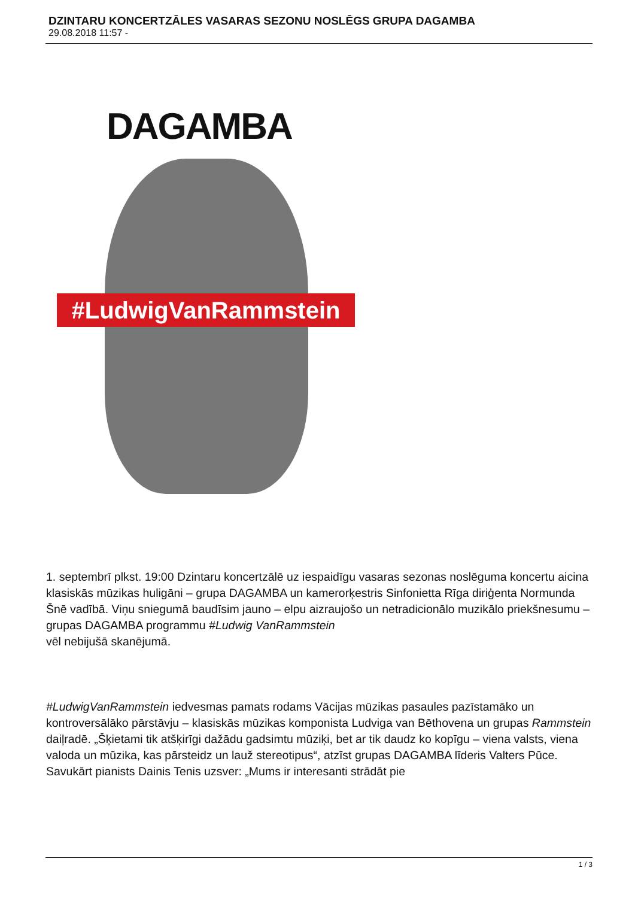DZINTARU KONCERTZĀLES VASARAS SEZONU NOSLĒGS GRUPA DAGAMBA
29.08.2018 11:57 -
DAGAMBA
#LudwigVanRammstein
1. septembrī plkst. 19:00 Dzintaru koncertzālē uz iespaidīgu vasaras sezonas noslēguma koncertu aicina klasiskās mūzikas huligāni – grupa DAGAMBA un kamerorķestris Sinfonietta Rīga diriģenta Normunda Šnē vadībā. Viņu sniegumā baudīsim jauno – elpu aizraujošo un netradicionālo muzikālo priekšnesumu – grupas DAGAMBA programmu #Ludwig VanRammstein
vēl nebijušā skanējumā.
#LudwigVanRammstein iedvesmas pamats rodams Vācijas mūzikas pasaules pazīstamāko un kontroversālāko pārstāvju – klasiskās mūzikas komponista Ludviga van Bēthovena un grupas Rammstein
daiļradē. „Šķietami tik atšķirīgi dažādu gadsimtu mūziķi, bet ar tik daudz ko kopīgu – viena valsts, viena valoda un mūzika, kas pārsteidz un lauž stereotipus“, atzīst grupas DAGAMBA līderis Valters Pūce. Savukārt pianists Dainis Tenis uzsver: „Mums ir interesanti strādāt pie
1 / 3